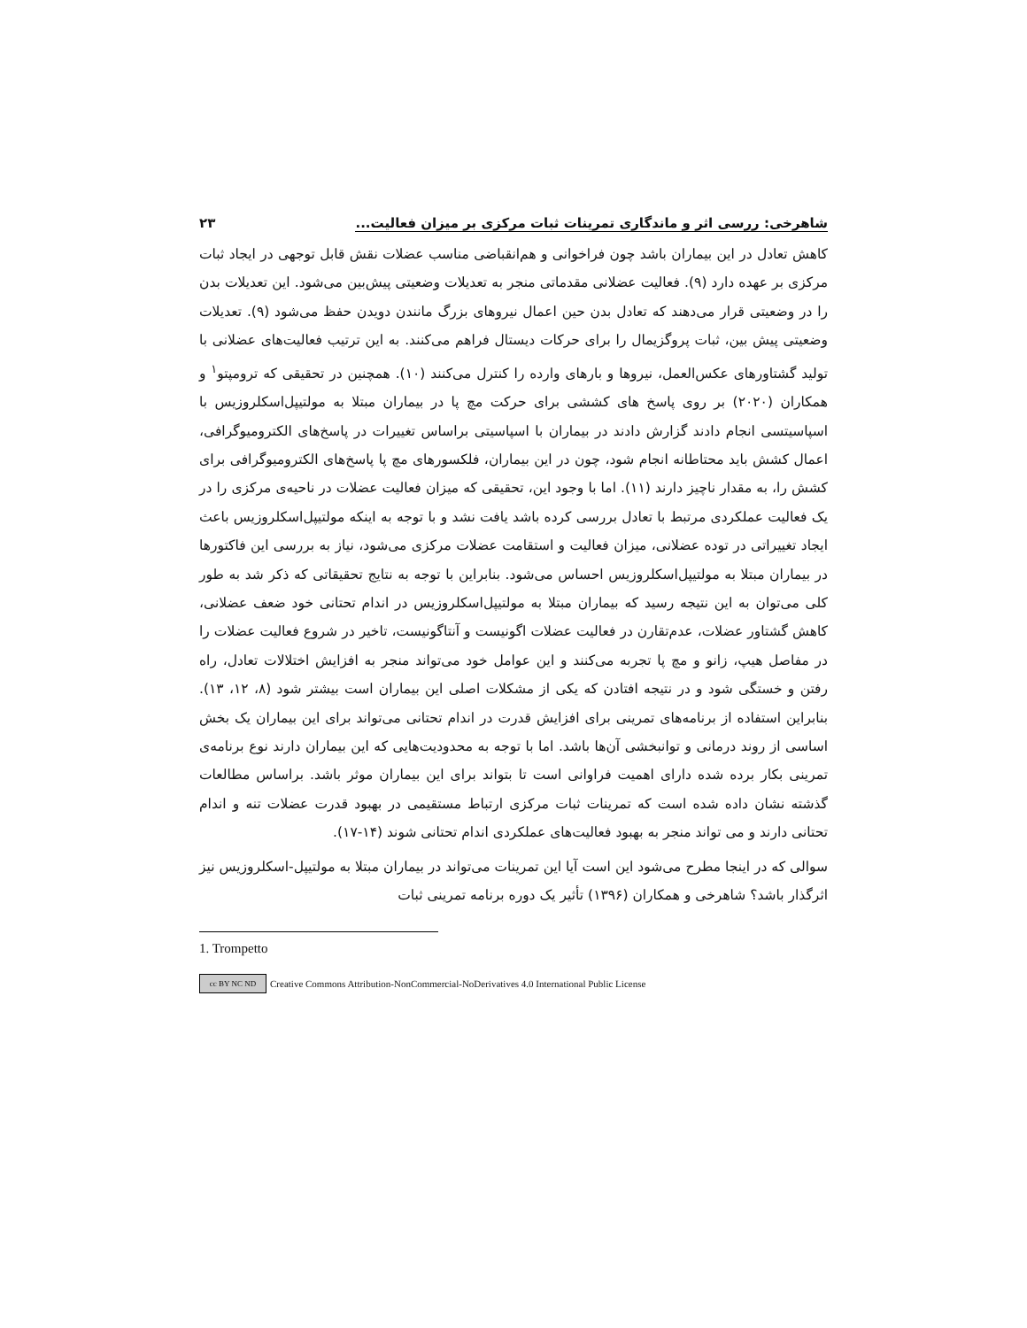شاهرخی: ررسی اثر و ماندگاری تمرینات ثبات مرکزی بر میزان فعالیت... ۲۳
کاهش تعادل در این بیماران باشد چون فراخوانی و هم‌انقباضی مناسب عضلات نقش قابل توجهی در ایجاد ثبات مرکزی بر عهده دارد (۹). فعالیت عضلانی مقدماتی منجر به تعدیلات وضعیتی پیش‌بین می‌شود. این تعدیلات بدن را در وضعیتی قرار می‌دهند که تعادل بدن حین اعمال نیروهای بزرگ مانندن دویدن حفظ می‌شود (۹). تعدیلات وضعیتی پیش بین، ثبات پروگزیمال را برای حرکات دیستال فراهم می‌کنند. به این ترتیب فعالیت‌های عضلانی با تولید گشتاورهای عکس‌العمل، نیروها و بارهای وارده را کنترل می‌کنند (۱۰). همچنین در تحقیقی که ترومپتو<sup>۱</sup> و همکاران (۲۰۲۰) بر روی پاسخ های کششی برای حرکت مچ پا در بیماران مبتلا به مولتیپل‌اسکلروزیس با اسپاسیتسی انجام دادند گزارش دادند در بیماران با اسپاسیتی براساس تغییرات در پاسخ‌های الکترومیوگرافی، اعمال کشش باید محتاطانه انجام شود، چون در این بیماران، فلکسورهای مچ پا پاسخ‌های الکترومیوگرافی برای کشش را، به مقدار ناچیز دارند (۱۱). اما با وجود این، تحقیقی که میزان فعالیت عضلات در ناحیه‌ی مرکزی را در یک فعالیت عملکردی مرتبط با تعادل بررسی کرده باشد یافت نشد و با توجه به اینکه مولتیپل‌اسکلروزیس باعث ایجاد تغییراتی در توده عضلانی، میزان فعالیت و استقامت عضلات مرکزی می‌شود، نیاز به بررسی این فاکتورها در بیماران مبتلا به مولتیپل‌اسکلروزیس احساس می‌شود. بنابراین با توجه به نتایج تحقیقاتی که ذکر شد به طور کلی می‌توان به این نتیجه رسید که بیماران مبتلا به مولتیپل‌اسکلروزیس در اندام تحتانی خود ضعف عضلانی، کاهش گشتاور عضلات، عدم‌تقارن در فعالیت عضلات اگونیست و آنتاگونیست، تاخیر در شروع فعالیت عضلات را در مفاصل هیپ، زانو و مچ پا تجربه می‌کنند و این عوامل خود می‌تواند منجر به افزایش اختلالات تعادل، راه رفتن و خستگی شود و در نتیجه افتادن که یکی از مشکلات اصلی این بیماران است بیشتر شود (۸، ۱۲، ۱۳). بنابراین استفاده از برنامه‌های تمرینی برای افزایش قدرت در اندام تحتانی می‌تواند برای این بیماران یک بخش اساسی از روند درمانی و توانبخشی آن‌ها باشد. اما با توجه به محدودیت‌هایی که این بیماران دارند نوع برنامه‌ی تمرینی بکار برده شده دارای اهمیت فراوانی است تا بتواند برای این بیماران موثر باشد. براساس مطالعات گذشته نشان داده شده است که تمرینات ثبات مرکزی ارتباط مستقیمی در بهبود قدرت عضلات تنه و اندام تحتانی دارند و می تواند منجر به بهبود فعالیت‌های عملکردی اندام تحتانی شوند (۱۴-۱۷).
سوالی که در اینجا مطرح می‌شود این است آیا این تمرینات می‌تواند در بیماران مبتلا به مولتیپل-اسکلروزیس نیز اثرگذار باشد؟ شاهرخی و همکاران (۱۳۹۶) تأثیر یک دوره برنامه تمرینی ثبات
1. Trompetto
cc BY NC ND Creative Commons Attribution-NonCommercial-NoDerivatives 4.0 International Public License